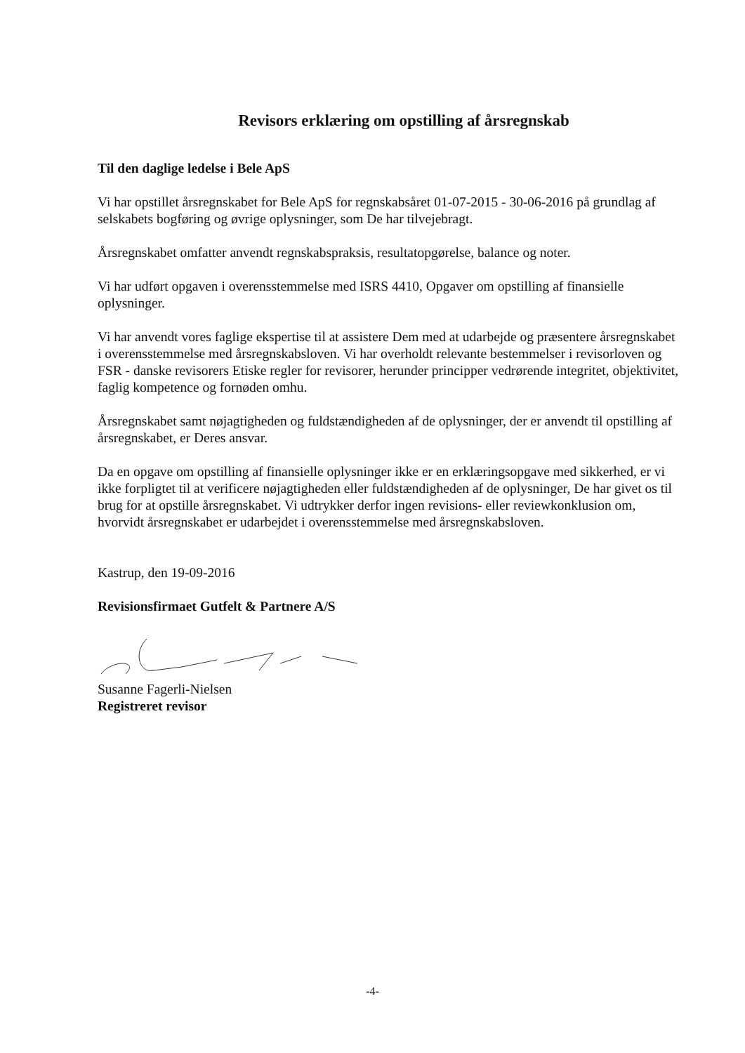Revisors erklæring om opstilling af årsregnskab
Til den daglige ledelse i Bele ApS
Vi har opstillet årsregnskabet for Bele ApS for regnskabsåret 01-07-2015 - 30-06-2016 på grundlag af selskabets bogføring og øvrige oplysninger, som De har tilvejebragt.
Årsregnskabet omfatter anvendt regnskabspraksis, resultatopgørelse, balance og noter.
Vi har udført opgaven i overensstemmelse med ISRS 4410, Opgaver om opstilling af finansielle oplysninger.
Vi har anvendt vores faglige ekspertise til at assistere Dem med at udarbejde og præsentere årsregnskabet i overensstemmelse med årsregnskabsloven. Vi har overholdt relevante bestemmelser i revisorloven og FSR - danske revisorers Etiske regler for revisorer, herunder principper vedrørende integritet, objektivitet, faglig kompetence og fornøden omhu.
Årsregnskabet samt nøjagtigheden og fuldstændigheden af de oplysninger, der er anvendt til opstilling af årsregnskabet, er Deres ansvar.
Da en opgave om opstilling af finansielle oplysninger ikke er en erklæringsopgave med sikkerhed, er vi ikke forpligtet til at verificere nøjagtigheden eller fuldstændigheden af de oplysninger, De har givet os til brug for at opstille årsregnskabet. Vi udtrykker derfor ingen revisions- eller reviewkonklusion om, hvorvidt årsregnskabet er udarbejdet i overensstemmelse med årsregnskabsloven.
Kastrup, den 19-09-2016
Revisionsfirmaet Gutfelt & Partnere A/S
Susanne Fagerli-Nielsen
Registreret revisor
-4-